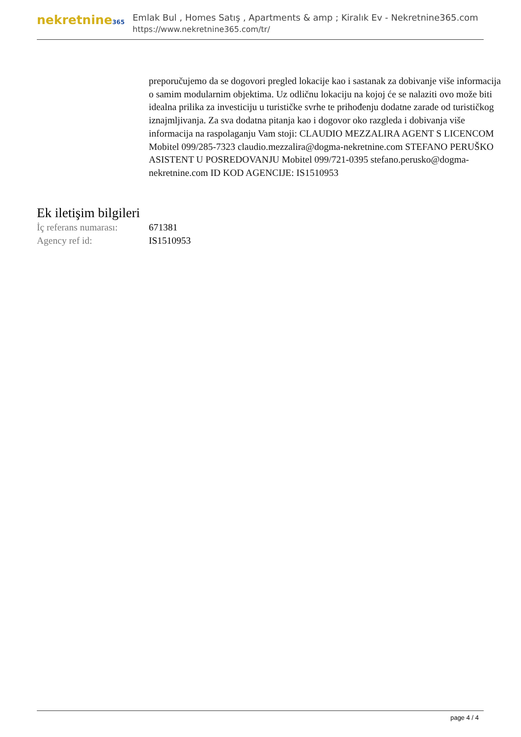nekretnine365
Emlak Bul , Homes Satış , Apartments & amp ; Kiralık Ev - Nekretnine365.com
https://www.nekretnine365.com/tr/
preporučujemo da se dogovori pregled lokacije kao i sastanak za dobivanje više informacija o samim modularnim objektima. Uz odličnu lokaciju na kojoj će se nalaziti ovo može biti idealna prilika za investiciju u turističke svrhe te prihođenju dodatne zarade od turističkog iznajmljivanja. Za sva dodatna pitanja kao i dogovor oko razgleda i dobivanja više informacija na raspolaganju Vam stoji: CLAUDIO MEZZALIRA AGENT S LICENCOM Mobitel 099/285-7323 claudio.mezzalira@dogma-nekretnine.com STEFANO PERUŠKO ASISTENT U POSREDOVANJU Mobitel 099/721-0395 stefano.perusko@dogma-nekretnine.com ID KOD AGENCIJE: IS1510953
Ek iletişim bilgileri
| İç referans numarası: | 671381 |
| Agency ref id: | IS1510953 |
page 4 / 4